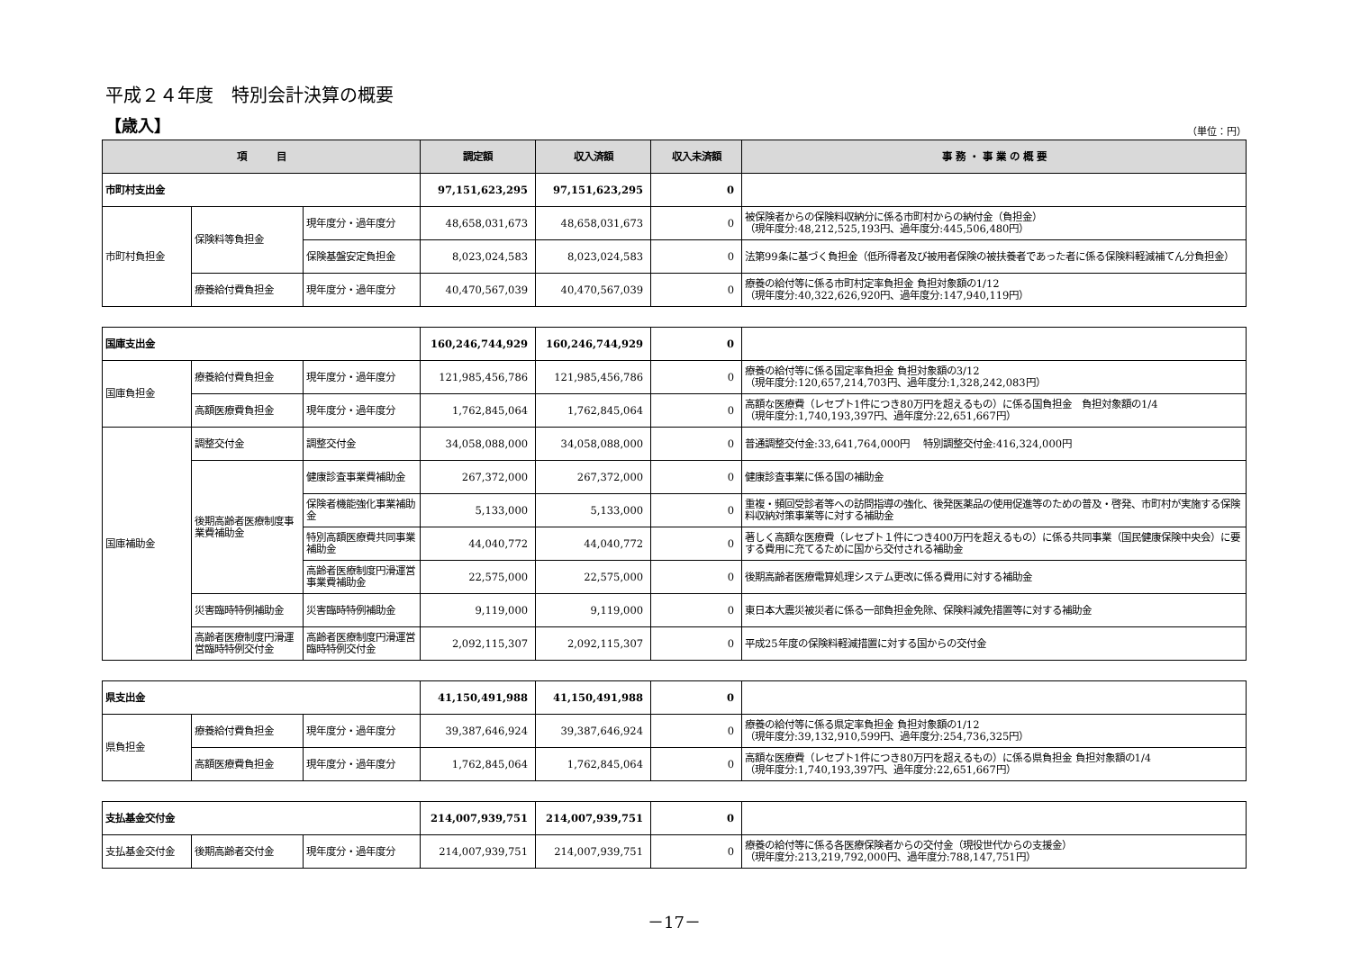平成２４年度　特別会計決算の概要
【歳入】
（単位：円）
| 項 目 | | | 調定額 | 収入済額 | 収入未済額 | 事 務 ・ 事 業 の 概 要 |
| --- | --- | --- | --- | --- | --- | --- |
| 市町村支出金 | | | 97,151,623,295 | 97,151,623,295 | 0 | |
| 市町村負担金 | 保険料等負担金 | 現年度分・過年度分 | 48,658,031,673 | 48,658,031,673 | 0 | 被保険者からの保険料収納分に係る市町村からの納付金（負担金） （現年度分:48,212,525,193円、過年度分:445,506,480円） |
| | | 保険基盤安定負担金 | 8,023,024,583 | 8,023,024,583 | 0 | 法第99条に基づく負担金（低所得者及び被用者保険の被扶養者であった者に係る保険料軽減補てん分負担金） |
| | 療養給付費負担金 | 現年度分・過年度分 | 40,470,567,039 | 40,470,567,039 | 0 | 療養の給付等に係る市町村定率負担金 負担対象額の1/12 （現年度分:40,322,626,920円、過年度分:147,940,119円） |
| 国庫支出金 | | | 160,246,744,929 | 160,246,744,929 | 0 | |
| 国庫負担金 | 療養給付費負担金 | 現年度分・過年度分 | 121,985,456,786 | 121,985,456,786 | 0 | 療養の給付等に係る国定率負担金 負担対象額の3/12 （現年度分:120,657,214,703円、過年度分:1,328,242,083円） |
| | 高額医療費負担金 | 現年度分・過年度分 | 1,762,845,064 | 1,762,845,064 | 0 | 高額な医療費（レセプト1件につき80万円を超えるもの）に係る国負担金 負担対象額の1/4 （現年度分:1,740,193,397円、過年度分:22,651,667円） |
| 国庫補助金 | 調整交付金 | 調整交付金 | 34,058,088,000 | 34,058,088,000 | 0 | 普通調整交付金:33,641,764,000円 特別調整交付金:416,324,000円 |
| | 後期高齢者医療制度事業費補助金 | 健康診査事業費補助金 | 267,372,000 | 267,372,000 | 0 | 健康診査事業に係る国の補助金 |
| | | 保険者機能強化事業補助金 | 5,133,000 | 5,133,000 | 0 | 重複・頻回受診者等への訪問指導の強化、後発医薬品の使用促進等のための普及・啓発、市町村が実施する保険料収納対策事業等に対する補助金 |
| | | 特別高額医療費共同事業補助金 | 44,040,772 | 44,040,772 | 0 | 著しく高額な医療費（レセプト１件につき400万円を超えるもの）に係る共同事業（国民健康保険中央会）に要する費用に充てるために国から交付される補助金 |
| | | 高齢者医療制度円滑運営事業費補助金 | 22,575,000 | 22,575,000 | 0 | 後期高齢者医療電算処理システム更改に係る費用に対する補助金 |
| | 災害臨時特例補助金 | 災害臨時特例補助金 | 9,119,000 | 9,119,000 | 0 | 東日本大震災被災者に係る一部負担金免除、保険料減免措置等に対する補助金 |
| | 高齢者医療制度円滑運営臨時特例交付金 | 高齢者医療制度円滑運営臨時特例交付金 | 2,092,115,307 | 2,092,115,307 | 0 | 平成25年度の保険料軽減措置に対する国からの交付金 |
| 県支出金 | | | 41,150,491,988 | 41,150,491,988 | 0 | |
| 県負担金 | 療養給付費負担金 | 現年度分・過年度分 | 39,387,646,924 | 39,387,646,924 | 0 | 療養の給付等に係る県定率負担金 負担対象額の1/12 （現年度分:39,132,910,599円、過年度分:254,736,325円） |
| | 高額医療費負担金 | 現年度分・過年度分 | 1,762,845,064 | 1,762,845,064 | 0 | 高額な医療費（レセプト1件につき80万円を超えるもの）に係る県負担金 負担対象額の1/4 （現年度分:1,740,193,397円、過年度分:22,651,667円） |
| 支払基金交付金 | | | 214,007,939,751 | 214,007,939,751 | 0 | |
| 支払基金交付金 | 後期高齢者交付金 | 現年度分・過年度分 | 214,007,939,751 | 214,007,939,751 | 0 | 療養の給付等に係る各医療保険者からの交付金（現役世代からの支援金） （現年度分:213,219,792,000円、過年度分:788,147,751円） |
－17－